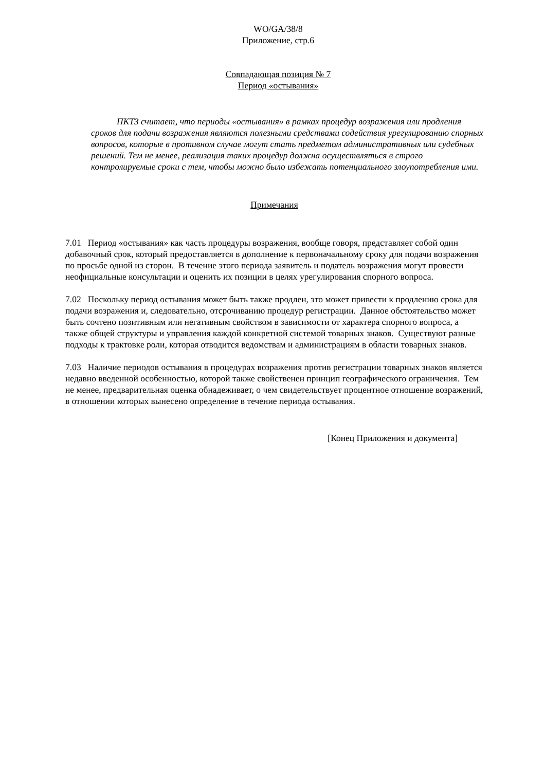WO/GA/38/8
Приложение, стр.6
Совпадающая позиция № 7
Период «остывания»
ПКТЗ считает, что периоды «остывания» в рамках процедур возражения или продления сроков для подачи возражения являются полезными средствами содействия урегулированию спорных вопросов, которые в противном случае могут стать предметом административных или судебных решений. Тем не менее, реализация таких процедур должна осуществляться в строго контролируемые сроки с тем, чтобы можно было избежать потенциального злоупотребления ими.
Примечания
7.01 Период «остывания» как часть процедуры возражения, вообще говоря, представляет собой один добавочный срок, который предоставляется в дополнение к первоначальному сроку для подачи возражения по просьбе одной из сторон. В течение этого периода заявитель и податель возражения могут провести неофициальные консультации и оценить их позиции в целях урегулирования спорного вопроса.
7.02 Поскольку период остывания может быть также продлен, это может привести к продлению срока для подачи возражения и, следовательно, отсрочиванию процедур регистрации. Данное обстоятельство может быть сочтено позитивным или негативным свойством в зависимости от характера спорного вопроса, а также общей структуры и управления каждой конкретной системой товарных знаков. Существуют разные подходы к трактовке роли, которая отводится ведомствам и администрациям в области товарных знаков.
7.03 Наличие периодов остывания в процедурах возражения против регистрации товарных знаков является недавно введенной особенностью, которой также свойственен принцип географического ограничения. Тем не менее, предварительная оценка обнадеживает, о чем свидетельствует процентное отношение возражений, в отношении которых вынесено определение в течение периода остывания.
[Конец Приложения и документа]